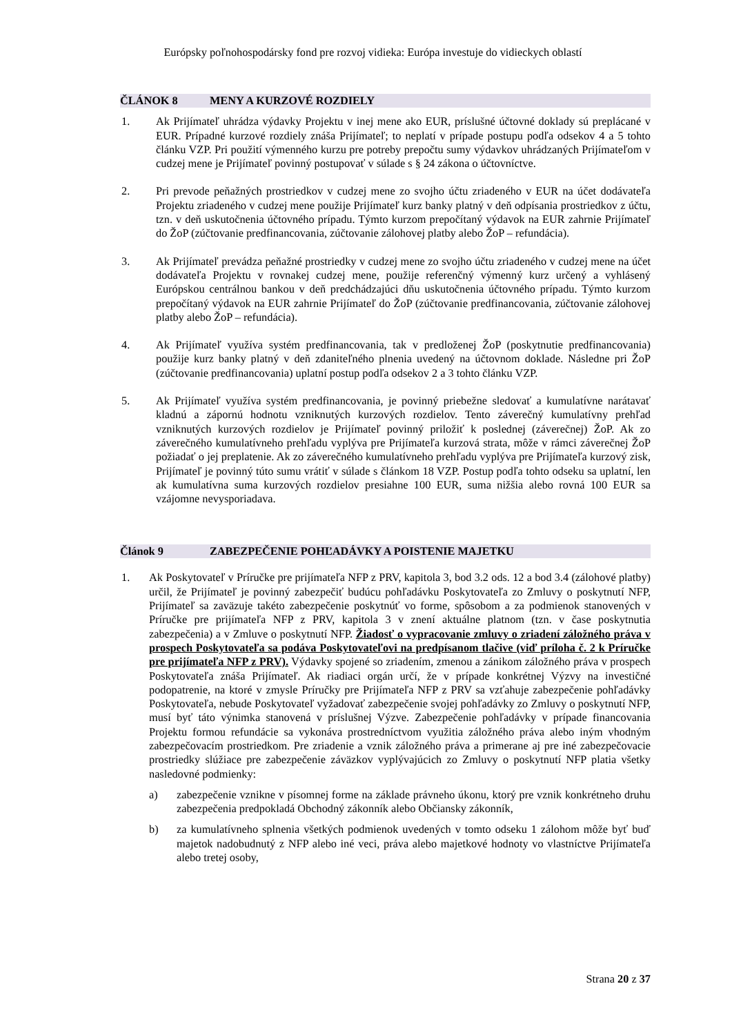Európsky poľnohospodársky fond pre rozvoj vidieka: Európa investuje do vidieckych oblastí
ČLÁNOK 8 MENY A KURZOVÉ ROZDIELY
1. Ak Prijímateľ uhrádza výdavky Projektu v inej mene ako EUR, príslušné účtovné doklady sú preplácané v EUR. Prípadné kurzové rozdiely znáša Prijímateľ; to neplatí v prípade postupu podľa odsekov 4 a 5 tohto článku VZP. Pri použití výmenného kurzu pre potreby prepočtu sumy výdavkov uhrádzaných Prijímateľom v cudzej mene je Prijímateľ povinný postupovať v súlade s § 24 zákona o účtovníctve.
2. Pri prevode peňažných prostriedkov v cudzej mene zo svojho účtu zriadeného v EUR na účet dodávateľa Projektu zriadeného v cudzej mene použije Prijímateľ kurz banky platný v deň odpísania prostriedkov z účtu, tzn. v deň uskutočnenia účtovného prípadu. Týmto kurzom prepočítaný výdavok na EUR zahrnie Prijímateľ do ŽoP (zúčtovanie predfinancovania, zúčtovanie zálohovej platby alebo ŽoP – refundácia).
3. Ak Prijímateľ prevádza peňažné prostriedky v cudzej mene zo svojho účtu zriadeného v cudzej mene na účet dodávateľa Projektu v rovnakej cudzej mene, použije referenčný výmenný kurz určený a vyhlásený Európskou centrálnou bankou v deň predchádzajúci dňu uskutočnenia účtovného prípadu. Týmto kurzom prepočítaný výdavok na EUR zahrnie Prijímateľ do ŽoP (zúčtovanie predfinancovania, zúčtovanie zálohovej platby alebo ŽoP – refundácia).
4. Ak Prijímateľ využíva systém predfinancovania, tak v predloženej ŽoP (poskytnutie predfinancovania) použije kurz banky platný v deň zdaniteľného plnenia uvedený na účtovnom doklade. Následne pri ŽoP (zúčtovanie predfinancovania) uplatní postup podľa odsekov 2 a 3 tohto článku VZP.
5. Ak Prijímateľ využíva systém predfinancovania, je povinný priebežne sledovať a kumulatívne narátavať kladnú a zápornú hodnotu vzniknutých kurzových rozdielov. Tento záverečný kumulatívny prehľad vzniknutých kurzových rozdielov je Prijímateľ povinný priložiť k poslednej (záverečnej) ŽoP. Ak zo záverečného kumulatívneho prehľadu vyplýva pre Prijímateľa kurzová strata, môže v rámci záverečnej ŽoP požiadať o jej preplatenie. Ak zo záverečného kumulatívneho prehľadu vyplýva pre Prijímateľa kurzový zisk, Prijímateľ je povinný túto sumu vrátiť v súlade s článkom 18 VZP. Postup podľa tohto odseku sa uplatní, len ak kumulatívna suma kurzových rozdielov presiahne 100 EUR, suma nižšia alebo rovná 100 EUR sa vzájomne nevysporiadava.
Článok 9 ZABEZPEČENIE POHĽADÁVKY A POISTENIE MAJETKU
1. Ak Poskytovateľ v Príručke pre prijímateľa NFP z PRV, kapitola 3, bod 3.2 ods. 12 a bod 3.4 (zálohové platby) určil, že Prijímateľ je povinný zabezpečiť budúcu pohľadávku Poskytovateľa zo Zmluvy o poskytnutí NFP, Prijímateľ sa zaväzuje takéto zabezpečenie poskytnúť vo forme, spôsobom a za podmienok stanovených v Príručke pre prijímateľa NFP z PRV, kapitola 3 v znení aktuálne platnom (tzn. v čase poskytnutia zabezpečenia) a v Zmluve o poskytnutí NFP. Žiadosť o vypracovanie zmluvy o zriadení záložného práva v prospech Poskytovateľa sa podáva Poskytovateľovi na predpísanom tlačive (viď príloha č. 2 k Príručke pre prijímateľa NFP z PRV). Výdavky spojené so zriadením, zmenou a zánikom záložného práva v prospech Poskytovateľa znáša Prijímateľ. Ak riadiaci orgán určí, že v prípade konkrétnej Výzvy na investičné podopatrenie, na ktoré v zmysle Príručky pre Prijímateľa NFP z PRV sa vzťahuje zabezpečenie pohľadávky Poskytovateľa, nebude Poskytovateľ vyžadovať zabezpečenie svojej pohľadávky zo Zmluvy o poskytnutí NFP, musí byť táto výnimka stanovená v príslušnej Výzve. Zabezpečenie pohľadávky v prípade financovania Projektu formou refundácie sa vykonáva prostredníctvom využitia záložného práva alebo iným vhodným zabezpečovacím prostriedkom. Pre zriadenie a vznik záložného práva a primerane aj pre iné zabezpečovacie prostriedky slúžiace pre zabezpečenie záväzkov vyplývajúcich zo Zmluvy o poskytnutí NFP platia všetky nasledovné podmienky:
a) zabezpečenie vznikne v písomnej forme na základe právneho úkonu, ktorý pre vznik konkrétneho druhu zabezpečenia predpokladá Obchodný zákonník alebo Občiansky zákonník,
b) za kumulatívneho splnenia všetkých podmienok uvedených v tomto odseku 1 zálohom môže byť buď majetok nadobudnutý z NFP alebo iné veci, práva alebo majetkové hodnoty vo vlastníctve Prijímateľa alebo tretej osoby,
Strana 20 z 37